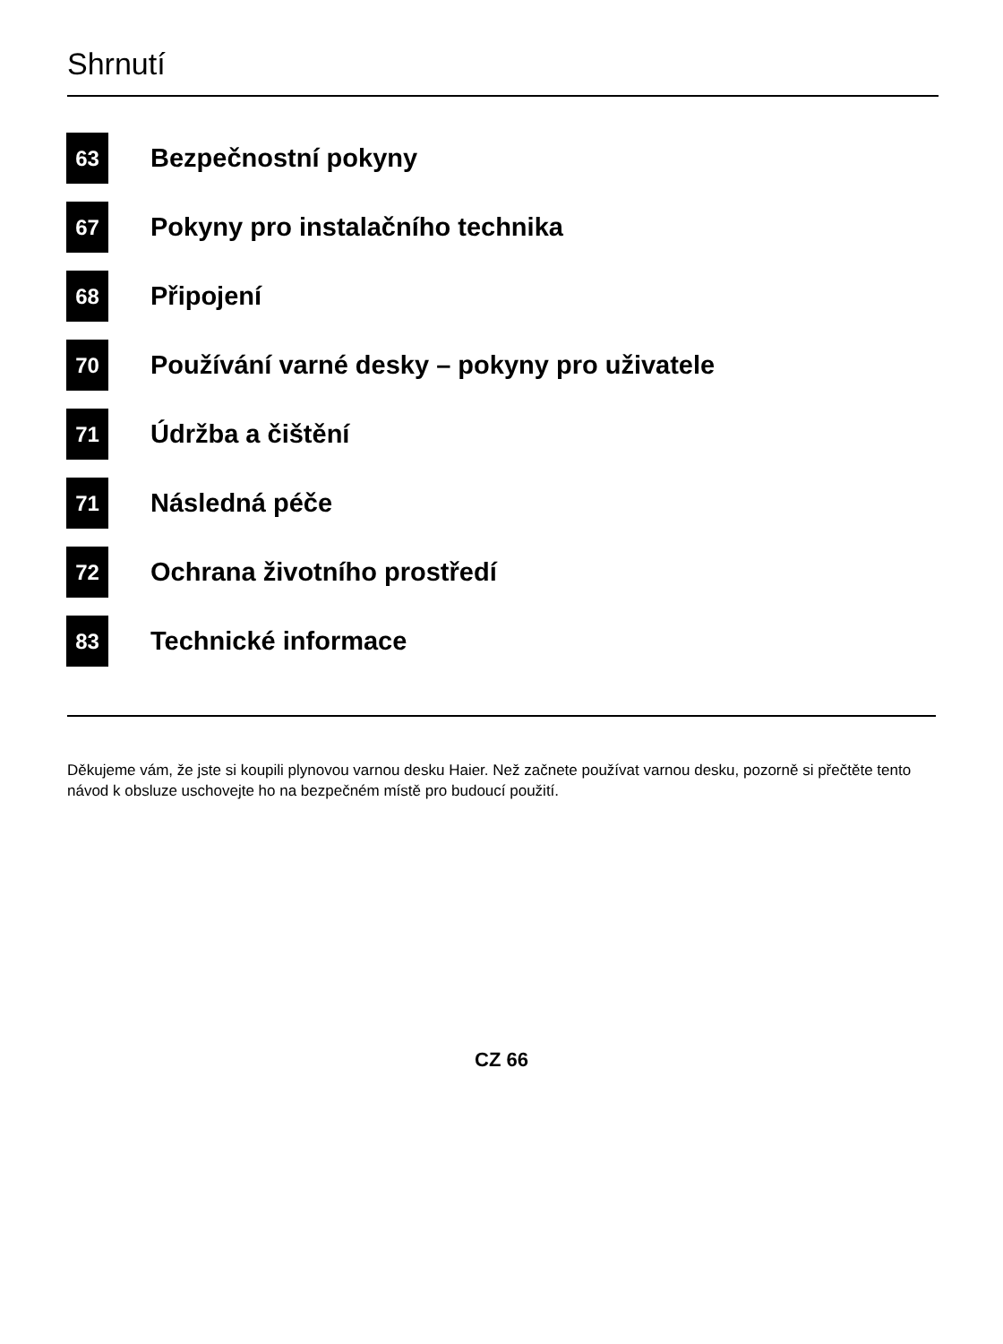Shrnutí
63
Bezpečnostní pokyny
67
Pokyny pro instalačního technika
68
Připojení
70
Používání varné desky – pokyny pro uživatele
71
Údržba a čištění
71
Následná péče
72
Ochrana životního prostředí
83
Technické informace
Děkujeme vám, že jste si koupili plynovou varnou desku Haier. Než začnete používat varnou desku, pozorně si přečtěte tento návod k obsluze uschovejte ho na bezpečném místě pro budoucí použití.
CZ 66